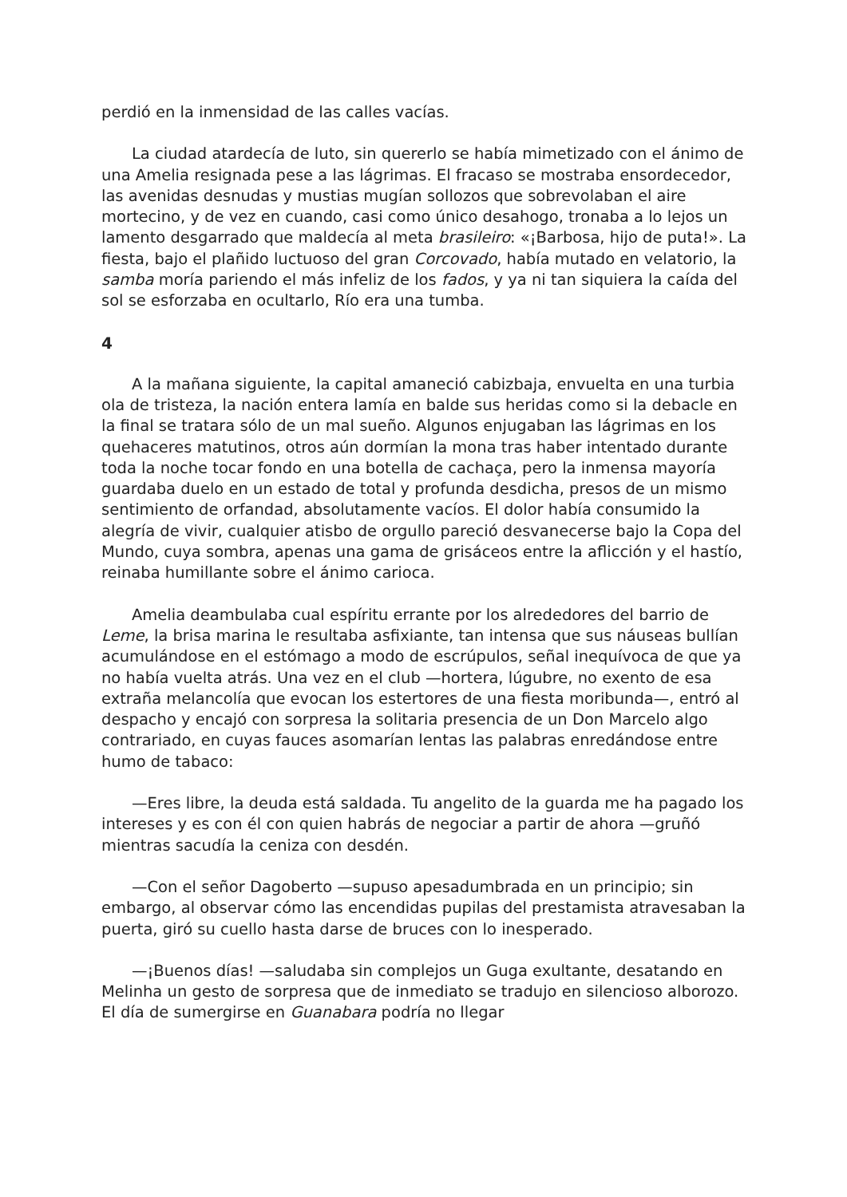perdió en la inmensidad de las calles vacías.
La ciudad atardecía de luto, sin quererlo se había mimetizado con el ánimo de una Amelia resignada pese a las lágrimas. El fracaso se mostraba ensordecedor, las avenidas desnudas y mustias mugían sollozos que sobrevolaban el aire mortecino, y de vez en cuando, casi como único desahogo, tronaba a lo lejos un lamento desgarrado que maldecía al meta brasileiro: «¡Barbosa, hijo de puta!». La fiesta, bajo el plañido luctuoso del gran Corcovado, había mutado en velatorio, la samba moría pariendo el más infeliz de los fados, y ya ni tan siquiera la caída del sol se esforzaba en ocultarlo, Río era una tumba.
4
A la mañana siguiente, la capital amaneció cabizbaja, envuelta en una turbia ola de tristeza, la nación entera lamía en balde sus heridas como si la debacle en la final se tratara sólo de un mal sueño. Algunos enjugaban las lágrimas en los quehaceres matutinos, otros aún dormían la mona tras haber intentado durante toda la noche tocar fondo en una botella de cachaça, pero la inmensa mayoría guardaba duelo en un estado de total y profunda desdicha, presos de un mismo sentimiento de orfandad, absolutamente vacíos. El dolor había consumido la alegría de vivir, cualquier atisbo de orgullo pareció desvanecerse bajo la Copa del Mundo, cuya sombra, apenas una gama de grisáceos entre la aflicción y el hastío, reinaba humillante sobre el ánimo carioca.
Amelia deambulaba cual espíritu errante por los alrededores del barrio de Leme, la brisa marina le resultaba asfixiante, tan intensa que sus náuseas bullían acumulándose en el estómago a modo de escrúpulos, señal inequívoca de que ya no había vuelta atrás. Una vez en el club —hortera, lúgubre, no exento de esa extraña melancolía que evocan los estertores de una fiesta moribunda—, entró al despacho y encajó con sorpresa la solitaria presencia de un Don Marcelo algo contrariado, en cuyas fauces asomarían lentas las palabras enredándose entre humo de tabaco:
—Eres libre, la deuda está saldada. Tu angelito de la guarda me ha pagado los intereses y es con él con quien habrás de negociar a partir de ahora —gruñó mientras sacudía la ceniza con desdén.
—Con el señor Dagoberto —supuso apesadumbrada en un principio; sin embargo, al observar cómo las encendidas pupilas del prestamista atravesaban la puerta, giró su cuello hasta darse de bruces con lo inesperado.
—¡Buenos días! —saludaba sin complejos un Guga exultante, desatando en Melinha un gesto de sorpresa que de inmediato se tradujo en silencioso alborozo. El día de sumergirse en Guanabara podría no llegar